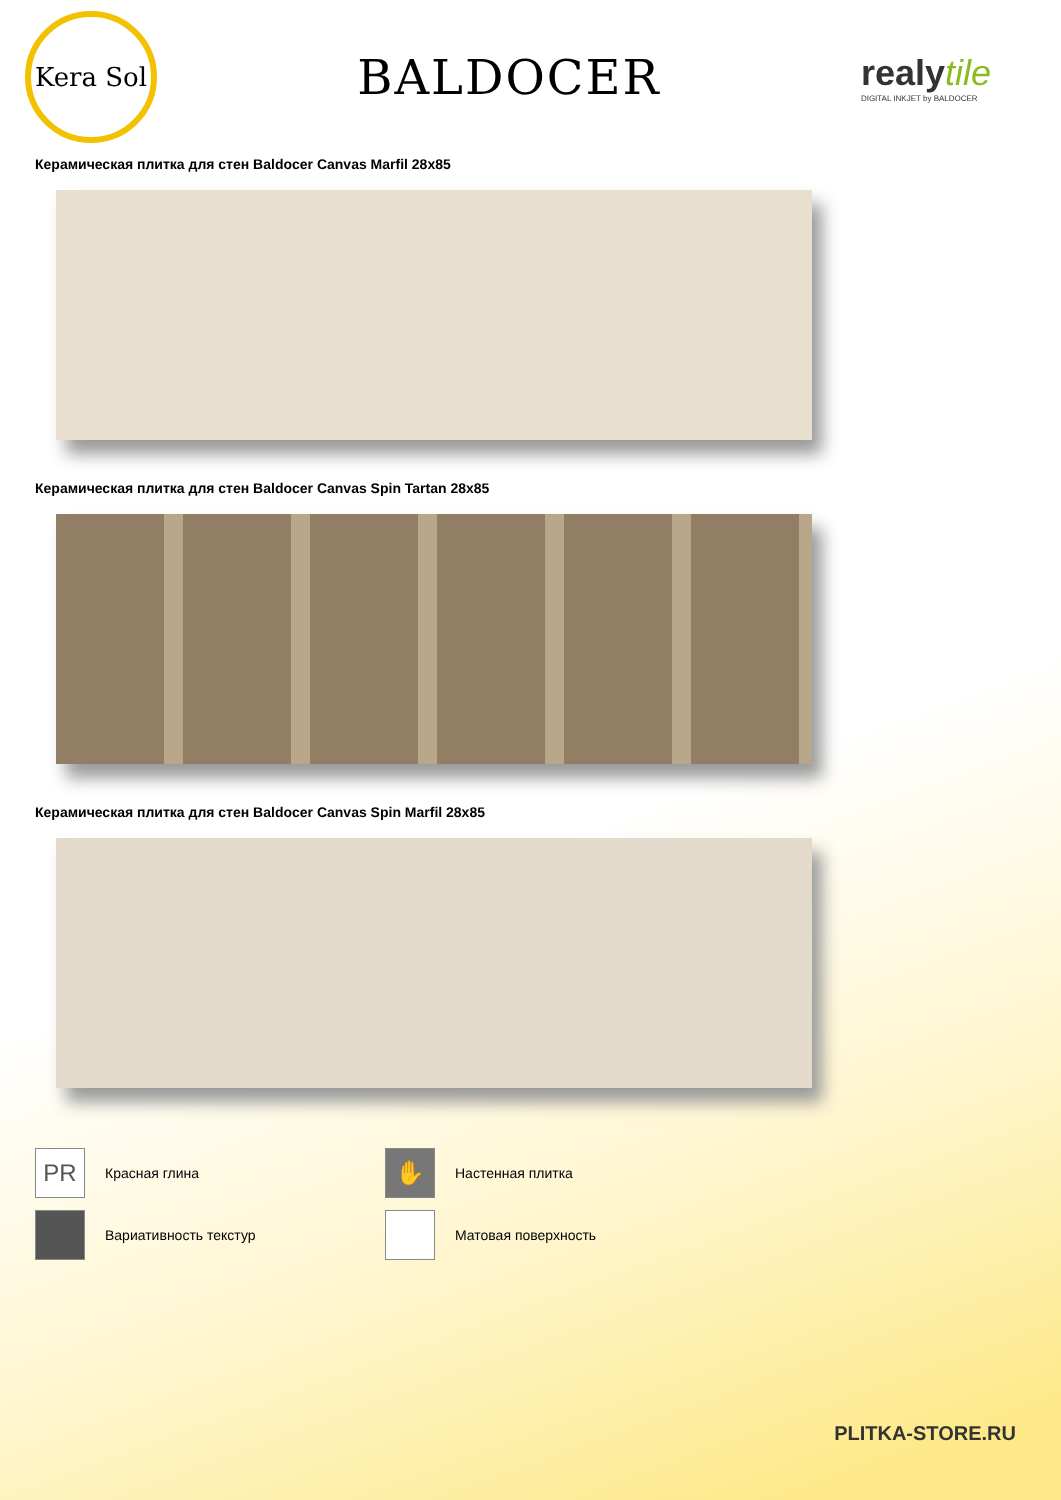Kera Sol
BALDOCER
realytile
DIGITAL INKJET by BALDOCER
Керамическая плитка для стен Baldocer Canvas Marfil 28x85
Керамическая плитка для стен Baldocer Canvas Spin Tartan 28x85
Керамическая плитка для стен Baldocer Canvas Spin Marfil 28x85
PR
Красная глина
✋
Настенная плитка
Вариативность текстур
Матовая поверхность
PLITKA-STORE.RU